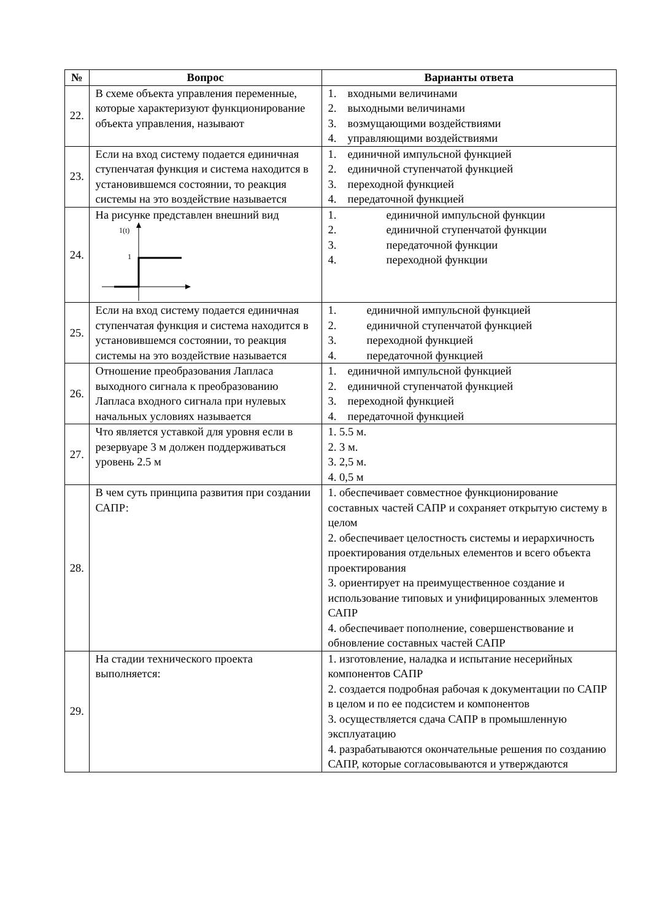| № | Вопрос | Варианты ответа |
| --- | --- | --- |
| 22. | В схеме объекта управления переменные, которые характеризуют функционирование объекта управления, называют | 1. входными величинами 2. выходными величинами 3. возмущающими воздействиями 4. управляющими воздействиями |
| 23. | Если на вход систему подается единичная ступенчатая функция и система находится в установившемся состоянии, то реакция системы на это воздействие называется | 1. единичной импульсной функцией 2. единичной ступенчатой функцией 3. переходной функцией 4. передаточной функцией |
| 24. | На рисунке представлен внешний вид 1(t) 1 | 1. единичной импульсной функции 2. единичной ступенчатой функции 3. передаточной функции 4. переходной функции |
| 25. | Если на вход систему подается единичная ступенчатая функция и система находится в установившемся состоянии, то реакция системы на это воздействие называется | 1. единичной импульсной функцией 2. единичной ступенчатой функцией 3. переходной функцией 4. передаточной функцией |
| 26. | Отношение преобразования Лапласа выходного сигнала к преобразованию Лапласа входного сигнала при нулевых начальных условиях называется | 1. единичной импульсной функцией 2. единичной ступенчатой функцией 3. переходной функцией 4. передаточной функцией |
| 27. | Что является уставкой для уровня если в резервуаре 3 м должен поддерживаться уровень 2.5 м | 1. 5.5 м. 2. 3 м. 3. 2,5 м. 4. 0,5 м |
| 28. | В чем суть принципа развития при создании САПР: | 1. обеспечивает совместное функционирование составных частей САПР и сохраняет открытую систему в целом 2. обеспечивает целостность системы и иерархичность проектирования отдельных елементов и всего объекта проектирования 3. ориентирует на преимущественное создание и использование типовых и унифицированных элементов САПР 4. обеспечивает пополнение, совершенствование и обновление составных частей САПР |
| 29. | На стадии технического проекта выполняется: | 1. изготовление, наладка и испытание несерийных компонентов САПР 2. создается подробная рабочая к документации по САПР в целом и по ее подсистем и компонентов 3. осуществляется сдача САПР в промышленную эксплуатацию 4. разрабатываются окончательные решения по созданию САПР, которые согласовываются и утверждаются |